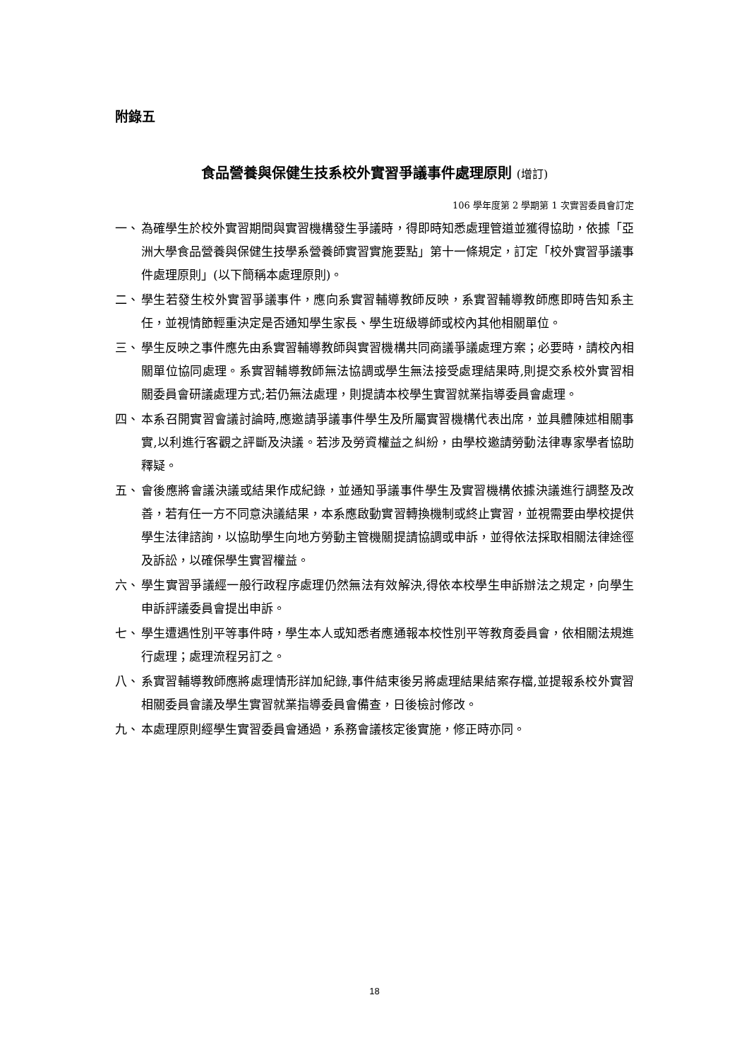附錄五
食品營養與保健生技系校外實習爭議事件處理原則 (增訂)
106 學年度第 2 學期第 1 次實習委員會訂定
一、 為確學生於校外實習期間與實習機構發生爭議時，得即時知悉處理管道並獲得協助，依據「亞洲大學食品營養與保健生技學系營養師實習實施要點」第十一條規定，訂定「校外實習爭議事件處理原則」(以下簡稱本處理原則)。
二、 學生若發生校外實習爭議事件，應向系實習輔導教師反映，系實習輔導教師應即時告知系主任，並視情節輕重決定是否通知學生家長、學生班級導師或校內其他相關單位。
三、 學生反映之事件應先由系實習輔導教師與實習機構共同商議爭議處理方案；必要時，請校內相關單位協同處理。系實習輔導教師無法協調或學生無法接受處理結果時,則提交系校外實習相關委員會研議處理方式;若仍無法處理，則提請本校學生實習就業指導委員會處理。
四、 本系召開實習會議討論時,應邀請爭議事件學生及所屬實習機構代表出席，並具體陳述相關事實,以利進行客觀之評斷及決議。若涉及勞資權益之糾紛，由學校邀請勞動法律專家學者協助釋疑。
五、 會後應將會議決議或結果作成紀錄，並通知爭議事件學生及實習機構依據決議進行調整及改善，若有任一方不同意決議結果，本系應啟動實習轉換機制或終止實習，並視需要由學校提供學生法律諮詢，以協助學生向地方勞動主管機關提請協調或申訴，並得依法採取相關法律途徑及訴訟，以確保學生實習權益。
六、 學生實習爭議經一般行政程序處理仍然無法有效解決,得依本校學生申訴辦法之規定，向學生申訴評議委員會提出申訴。
七、 學生遭遇性別平等事件時，學生本人或知悉者應通報本校性別平等教育委員會，依相關法規進行處理；處理流程另訂之。
八、 系實習輔導教師應將處理情形詳加紀錄,事件結束後另將處理結果結案存檔,並提報系校外實習相關委員會議及學生實習就業指導委員會備查，日後檢討修改。
九、 本處理原則經學生實習委員會通過，系務會議核定後實施，修正時亦同。
18